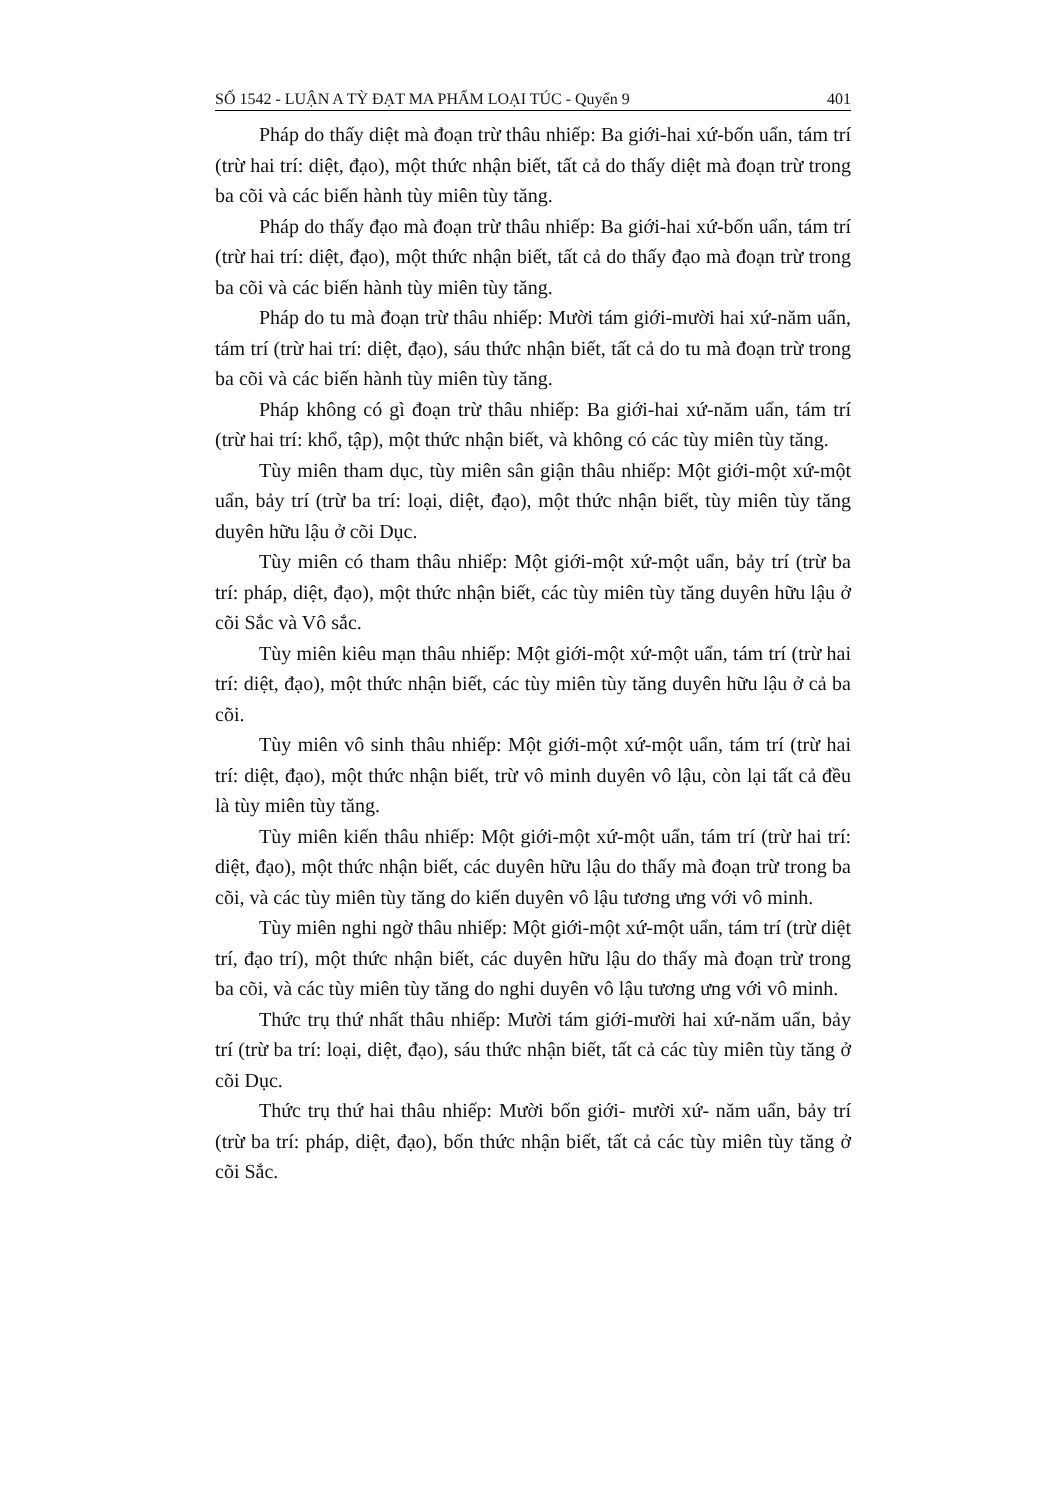SỐ 1542 - LUẬN A TỲ ĐẠT MA PHẨM LOẠI TÚC - Quyển 9 401
Pháp do thấy diệt mà đoạn trừ thâu nhiếp: Ba giới-hai xứ-bốn uẩn, tám trí (trừ hai trí: diệt, đạo), một thức nhận biết, tất cả do thấy diệt mà đoạn trừ trong ba cõi và các biến hành tùy miên tùy tăng.
Pháp do thấy đạo mà đoạn trừ thâu nhiếp: Ba giới-hai xứ-bốn uẩn, tám trí (trừ hai trí: diệt, đạo), một thức nhận biết, tất cả do thấy đạo mà đoạn trừ trong ba cõi và các biến hành tùy miên tùy tăng.
Pháp do tu mà đoạn trừ thâu nhiếp: Mười tám giới-mười hai xứ-năm uẩn, tám trí (trừ hai trí: diệt, đạo), sáu thức nhận biết, tất cả do tu mà đoạn trừ trong ba cõi và các biến hành tùy miên tùy tăng.
Pháp không có gì đoạn trừ thâu nhiếp: Ba giới-hai xứ-năm uẩn, tám trí (trừ hai trí: khổ, tập), một thức nhận biết, và không có các tùy miên tùy tăng.
Tùy miên tham dục, tùy miên sân giận thâu nhiếp: Một giới-một xứ-một uẩn, bảy trí (trừ ba trí: loại, diệt, đạo), một thức nhận biết, tùy miên tùy tăng duyên hữu lậu ở cõi Dục.
Tùy miên có tham thâu nhiếp: Một giới-một xứ-một uẩn, bảy trí (trừ ba trí: pháp, diệt, đạo), một thức nhận biết, các tùy miên tùy tăng duyên hữu lậu ở cõi Sắc và Vô sắc.
Tùy miên kiêu mạn thâu nhiếp: Một giới-một xứ-một uẩn, tám trí (trừ hai trí: diệt, đạo), một thức nhận biết, các tùy miên tùy tăng duyên hữu lậu ở cả ba cõi.
Tùy miên vô sinh thâu nhiếp: Một giới-một xứ-một uẩn, tám trí (trừ hai trí: diệt, đạo), một thức nhận biết, trừ vô minh duyên vô lậu, còn lại tất cả đều là tùy miên tùy tăng.
Tùy miên kiến thâu nhiếp: Một giới-một xứ-một uẩn, tám trí (trừ hai trí: diệt, đạo), một thức nhận biết, các duyên hữu lậu do thấy mà đoạn trừ trong ba cõi, và các tùy miên tùy tăng do kiến duyên vô lậu tương ưng với vô minh.
Tùy miên nghi ngờ thâu nhiếp: Một giới-một xứ-một uẩn, tám trí (trừ diệt trí, đạo trí), một thức nhận biết, các duyên hữu lậu do thấy mà đoạn trừ trong ba cõi, và các tùy miên tùy tăng do nghi duyên vô lậu tương ưng với vô minh.
Thức trụ thứ nhất thâu nhiếp: Mười tám giới-mười hai xứ-năm uẩn, bảy trí (trừ ba trí: loại, diệt, đạo), sáu thức nhận biết, tất cả các tùy miên tùy tăng ở cõi Dục.
Thức trụ thứ hai thâu nhiếp: Mười bốn giới- mười xứ- năm uẩn, bảy trí (trừ ba trí: pháp, diệt, đạo), bốn thức nhận biết, tất cả các tùy miên tùy tăng ở cõi Sắc.